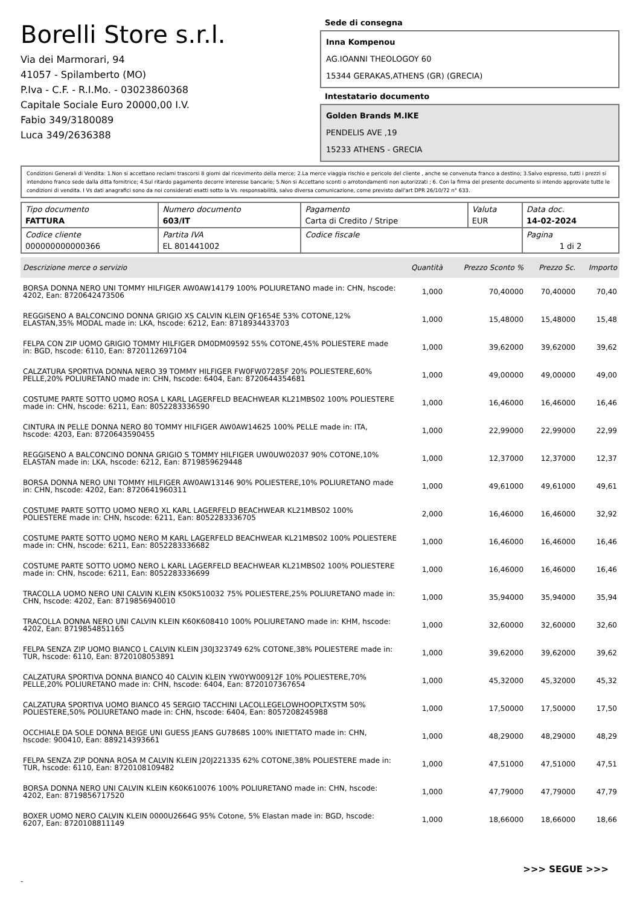Borelli Store s.r.l.
Via dei Marmorari, 94
41057 - Spilamberto (MO)
P.Iva - C.F. - R.I.Mo. - 03023860368
Capitale Sociale Euro 20000,00 I.V.
Fabio 349/3180089
Luca 349/2636388
Sede di consegna
Inna Kompenou
AG.IOANNI THEOLOGOY 60
15344 GERAKAS,ATHENS (GR) (GRECIA)
Intestatario documento
Golden Brands M.IKE
PENDELIS AVE ,19
15233 ATHENS - GRECIA
Condizioni Generali di Vendita: 1.Non si accettano reclami trascorsi 8 giorni dal ricevimento della merce; 2.La merce viaggia rischio e pericolo del cliente , anche se convenuta franco a destino; 3.Salvo espresso, tutti i prezzi si intendono franco sede dalla ditta fornitrice; 4.Sul ritardo pagamento decorre interesse bancario; 5.Non si Accettano sconti o arrotondamenti non autorizzati ; 6. Con la firma del presente documento si intendo approvate tutte le condizioni di vendita. I Vs dati anagrafici sono da noi considerati esatti sotto la Vs. responsabilità, salvo diversa comunicazione, come previsto dall'art DPR 26/10/72 n° 633.
| Tipo documento FATTURA | Numero documento 603/IT | Pagamento Carta di Credito / Stripe | Valuta EUR | Data doc. 14-02-2024 |
| Codice cliente 000000000000366 | Partita IVA EL 801441002 | Codice fiscale | | Pagina 1 di 2 |
| Descrizione merce o servizio | Quantità | Prezzo Sconto % | Prezzo Sc. | Importo |
| --- | --- | --- | --- | --- |
| BORSA DONNA NERO UNI TOMMY HILFIGER AW0AW14179 100% POLIURETANO made in: CHN, hscode: 4202, Ean: 8720642473506 | 1,000 | 70,40000 | 70,40000 | 70,40 |
| REGGISENO A BALCONCINO DONNA GRIGIO XS CALVIN KLEIN QF1654E 53% COTONE,12% ELASTAN,35% MODAL made in: LKA, hscode: 6212, Ean: 8718934433703 | 1,000 | 15,48000 | 15,48000 | 15,48 |
| FELPA CON ZIP UOMO GRIGIO TOMMY HILFIGER DM0DM09592 55% COTONE,45% POLIESTERE made in: BGD, hscode: 6110, Ean: 8720112697104 | 1,000 | 39,62000 | 39,62000 | 39,62 |
| CALZATURA SPORTIVA DONNA NERO 39 TOMMY HILFIGER FW0FW07285F 20% POLIESTERE,60% PELLE,20% POLIURETANO made in: CHN, hscode: 6404, Ean: 8720644354681 | 1,000 | 49,00000 | 49,00000 | 49,00 |
| COSTUME PARTE SOTTO UOMO ROSA L KARL LAGERFELD BEACHWEAR KL21MBS02 100% POLIESTERE made in: CHN, hscode: 6211, Ean: 8052283336590 | 1,000 | 16,46000 | 16,46000 | 16,46 |
| CINTURA IN PELLE DONNA NERO 80 TOMMY HILFIGER AW0AW14625 100% PELLE made in: ITA, hscode: 4203, Ean: 8720643590455 | 1,000 | 22,99000 | 22,99000 | 22,99 |
| REGGISENO A BALCONCINO DONNA GRIGIO S TOMMY HILFIGER UW0UW02037 90% COTONE,10% ELASTAN made in: LKA, hscode: 6212, Ean: 8719859629448 | 1,000 | 12,37000 | 12,37000 | 12,37 |
| BORSA DONNA NERO UNI TOMMY HILFIGER AW0AW13146 90% POLIESTERE,10% POLIURETANO made in: CHN, hscode: 4202, Ean: 8720641960311 | 1,000 | 49,61000 | 49,61000 | 49,61 |
| COSTUME PARTE SOTTO UOMO NERO XL KARL LAGERFELD BEACHWEAR KL21MBS02 100% POLIESTERE made in: CHN, hscode: 6211, Ean: 8052283336705 | 2,000 | 16,46000 | 16,46000 | 32,92 |
| COSTUME PARTE SOTTO UOMO NERO M KARL LAGERFELD BEACHWEAR KL21MBS02 100% POLIESTERE made in: CHN, hscode: 6211, Ean: 8052283336682 | 1,000 | 16,46000 | 16,46000 | 16,46 |
| COSTUME PARTE SOTTO UOMO NERO L KARL LAGERFELD BEACHWEAR KL21MBS02 100% POLIESTERE made in: CHN, hscode: 6211, Ean: 8052283336699 | 1,000 | 16,46000 | 16,46000 | 16,46 |
| TRACOLLA UOMO NERO UNI CALVIN KLEIN K50K510032 75% POLIESTERE,25% POLIURETANO made in: CHN, hscode: 4202, Ean: 8719856940010 | 1,000 | 35,94000 | 35,94000 | 35,94 |
| TRACOLLA DONNA NERO UNI CALVIN KLEIN K60K608410 100% POLIURETANO made in: KHM, hscode: 4202, Ean: 8719854851165 | 1,000 | 32,60000 | 32,60000 | 32,60 |
| FELPA SENZA ZIP UOMO BIANCO L CALVIN KLEIN J30J323749 62% COTONE,38% POLIESTERE made in: TUR, hscode: 6110, Ean: 8720108053891 | 1,000 | 39,62000 | 39,62000 | 39,62 |
| CALZATURA SPORTIVA DONNA BIANCO 40 CALVIN KLEIN YW0YW00912F 10% POLIESTERE,70% PELLE,20% POLIURETANO made in: CHN, hscode: 6404, Ean: 8720107367654 | 1,000 | 45,32000 | 45,32000 | 45,32 |
| CALZATURA SPORTIVA UOMO BIANCO 45 SERGIO TACCHINI LACOLLEGELOWHOOPLTXSTM 50% POLIESTERE,50% POLIURETANO made in: CHN, hscode: 6404, Ean: 8057208245988 | 1,000 | 17,50000 | 17,50000 | 17,50 |
| OCCHIALE DA SOLE DONNA BEIGE UNI GUESS JEANS GU7868S 100% INIETTATO made in: CHN, hscode: 900410, Ean: 889214393661 | 1,000 | 48,29000 | 48,29000 | 48,29 |
| FELPA SENZA ZIP DONNA ROSA M CALVIN KLEIN J20J221335 62% COTONE,38% POLIESTERE made in: TUR, hscode: 6110, Ean: 8720108109482 | 1,000 | 47,51000 | 47,51000 | 47,51 |
| BORSA DONNA NERO UNI CALVIN KLEIN K60K610076 100% POLIURETANO made in: CHN, hscode: 4202, Ean: 8719856717520 | 1,000 | 47,79000 | 47,79000 | 47,79 |
| BOXER UOMO NERO CALVIN KLEIN 0000U2664G 95% Cotone, 5% Elastan made in: BGD, hscode: 6207, Ean: 8720108811149 | 1,000 | 18,66000 | 18,66000 | 18,66 |
>>> SEGUE >>>
-